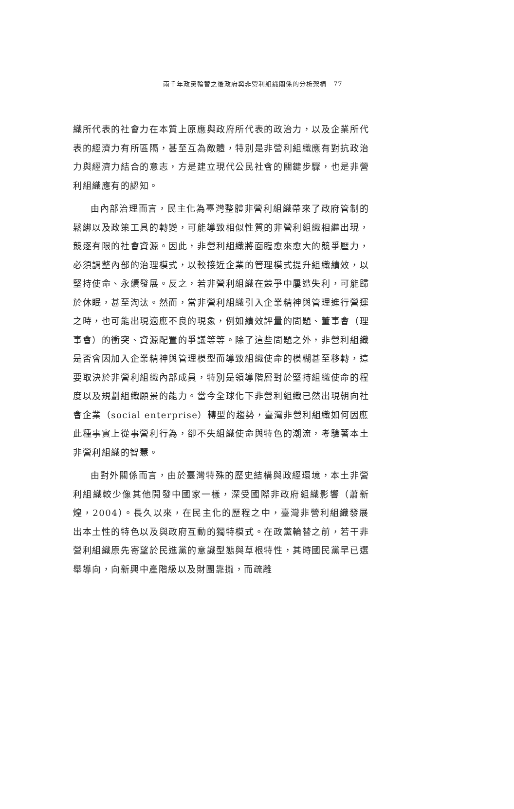兩千年政黨輪替之後政府與非營利組織關係的分析架構　77
織所代表的社會力在本質上原應與政府所代表的政治力，以及企業所代表的經濟力有所區隔，甚至互為敵體，特別是非營利組織應有對抗政治力與經濟力結合的意志，方是建立現代公民社會的關鍵步驟，也是非營利組織應有的認知。
由內部治理而言，民主化為臺灣整體非營利組織帶來了政府管制的鬆綁以及政策工具的轉變，可能導致相似性質的非營利組織相繼出現，競逐有限的社會資源。因此，非營利組織將面臨愈來愈大的競爭壓力，必須調整內部的治理模式，以較接近企業的管理模式提升組織績效，以堅持使命、永續發展。反之，若非營利組織在競爭中屢遭失利，可能歸於休眠，甚至淘汰。然而，當非營利組織引入企業精神與管理進行營運之時，也可能出現適應不良的現象，例如績效評量的問題、董事會（理事會）的衝突、資源配置的爭議等等。除了這些問題之外，非營利組織是否會因加入企業精神與管理模型而導致組織使命的模糊甚至移轉，這要取決於非營利組織內部成員，特別是領導階層對於堅持組織使命的程度以及規劃組織願景的能力。當今全球化下非營利組織已然出現朝向社會企業（social enterprise）轉型的趨勢，臺灣非營利組織如何因應此種事實上從事營利行為，卻不失組織使命與特色的潮流，考驗著本土非營利組織的智慧。
由對外關係而言，由於臺灣特殊的歷史結構與政經環境，本土非營利組織較少像其他開發中國家一樣，深受國際非政府組織影響（蕭新煌，2004）。長久以來，在民主化的歷程之中，臺灣非營利組織發展出本土性的特色以及與政府互動的獨特模式。在政黨輪替之前，若干非營利組織原先寄望於民進黨的意識型態與草根特性，其時國民黨早已選舉導向，向新興中產階級以及財團靠攏，而疏離